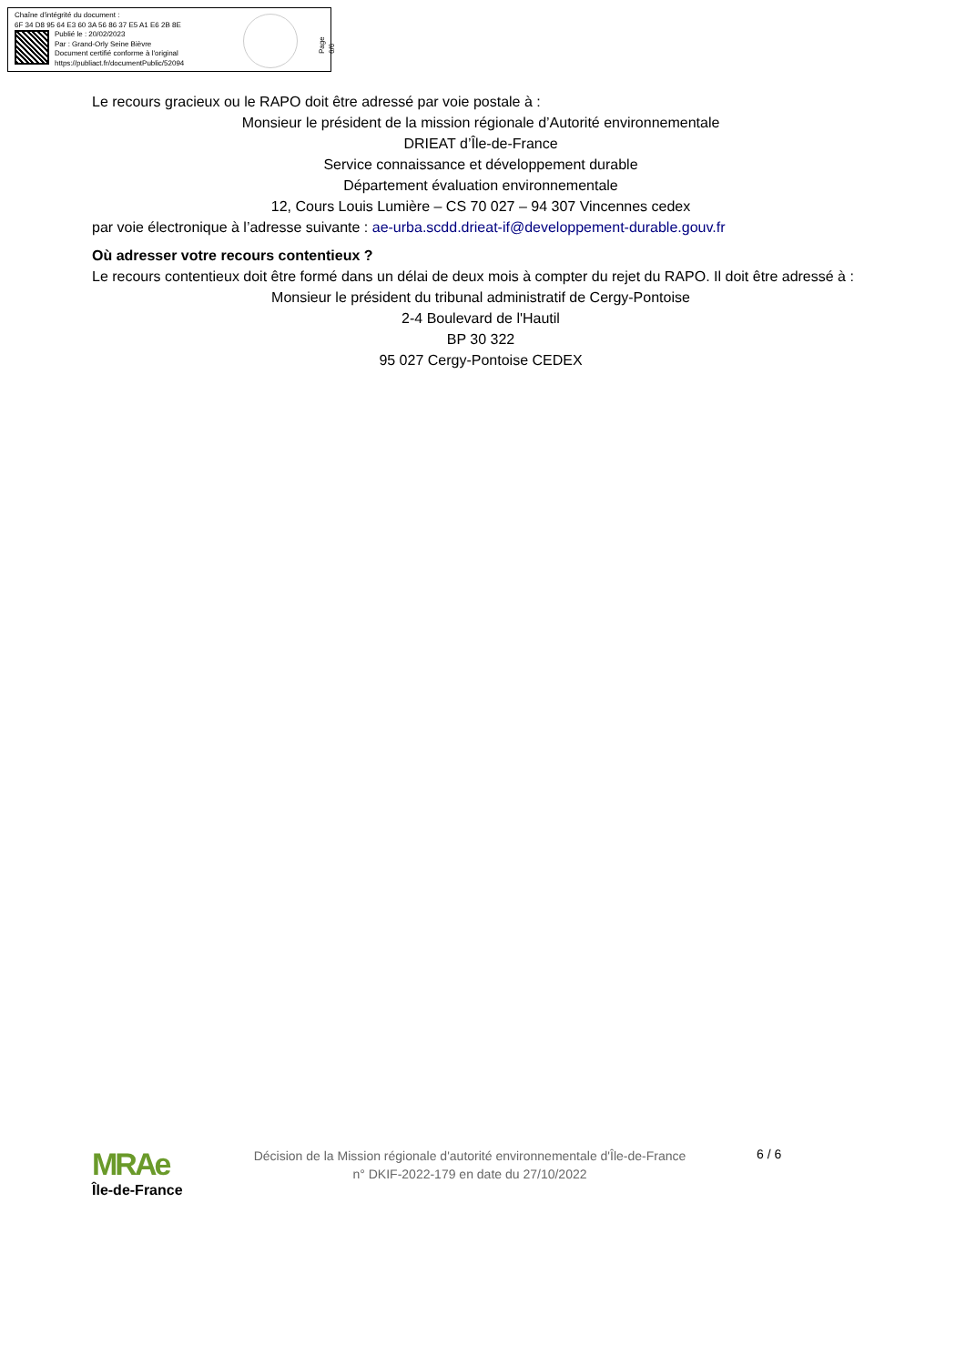Chaîne d'intégrité du document :
6F 34 D8 95 64 E3 60 3A 56 86 37 E5 A1 E6 2B 8E
Publié le : 20/02/2023
Par : Grand-Orly Seine Bièvre
Document certifié conforme à l'original
https://publiact.fr/documentPublic/52094
Page 6/6
Le recours gracieux ou le RAPO doit être adressé par voie postale à :
Monsieur le président de la mission régionale d’Autorité environnementale
DRIEAT d’Île-de-France
Service connaissance et développement durable
Département évaluation environnementale
12, Cours Louis Lumière – CS 70 027 – 94 307 Vincennes cedex
par voie électronique à l’adresse suivante : ae-urba.scdd.drieat-if@developpement-durable.gouv.fr
Où adresser votre recours contentieux ?
Le recours contentieux doit être formé dans un délai de deux mois à compter du rejet du RAPO. Il doit être adressé à :
Monsieur le président du tribunal administratif de Cergy-Pontoise
2-4 Boulevard de l'Hautil
BP 30 322
95 027 Cergy-Pontoise CEDEX
MRAe
Île-de-France
Décision de la Mission régionale d'autorité environnementale d'Île-de-France
n° DKIF-2022-179 en date du 27/10/2022
6 / 6